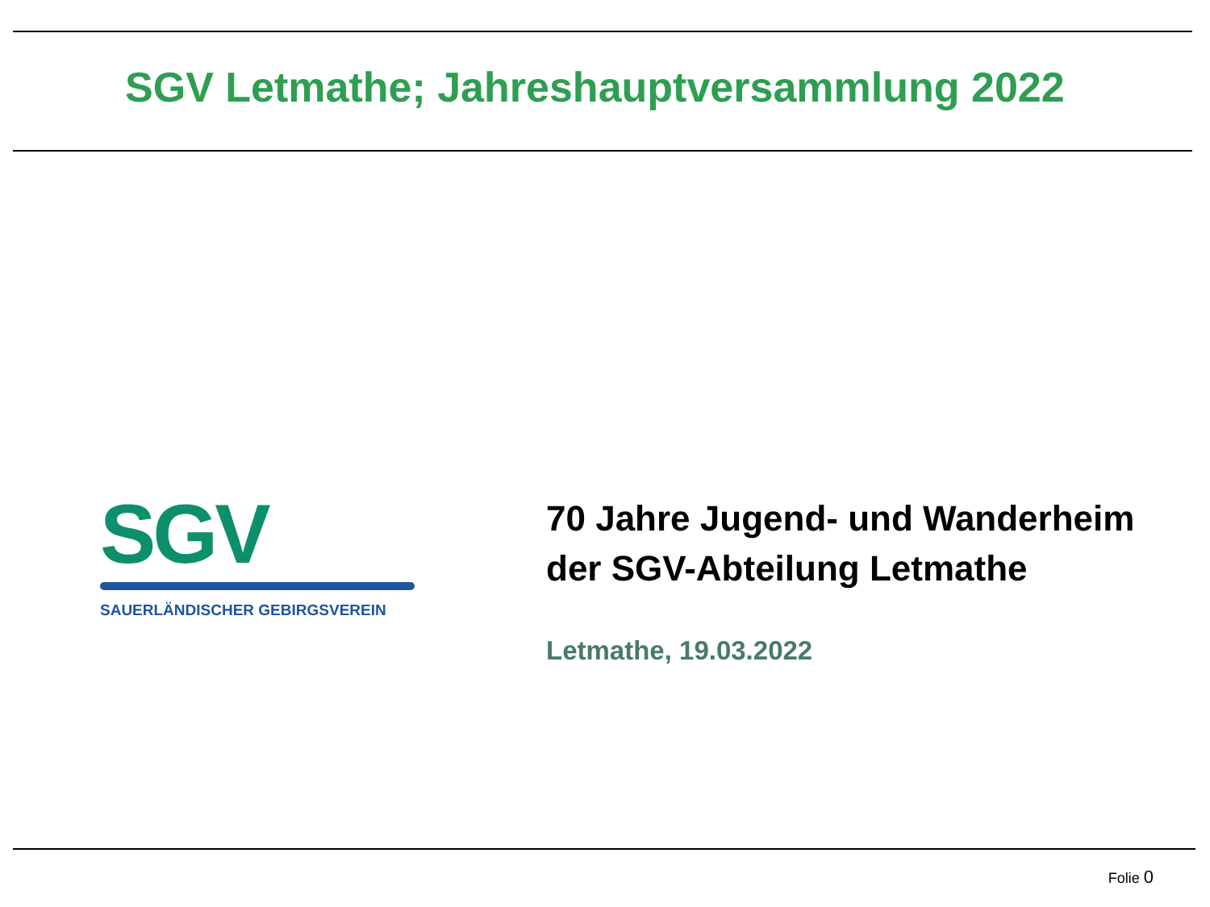SGV Letmathe; Jahreshauptversammlung 2022
SGV
SAUERLÄNDISCHER GEBIRGSVEREIN
70 Jahre Jugend- und Wanderheim
der SGV-Abteilung Letmathe
Letmathe, 19.03.2022
Folie 0